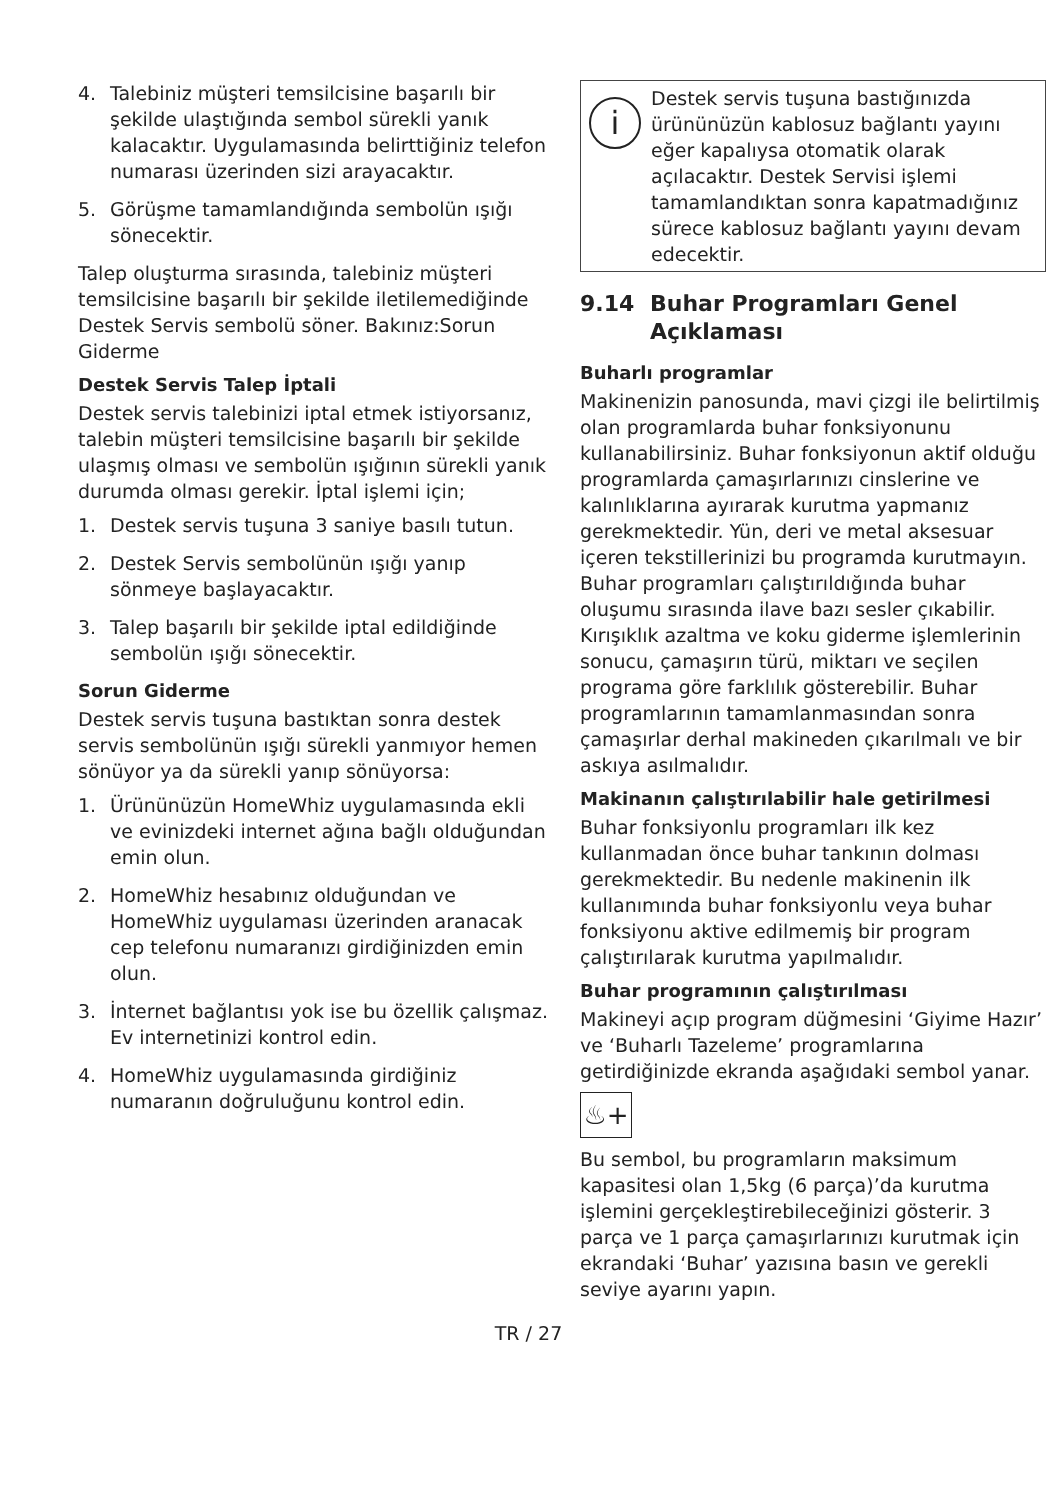4. Talebiniz müşteri temsilcisine başarılı bir şekilde ulaştığında sembol sürekli yanık kalacaktır. Uygulamasında belirttiğiniz telefon numarası üzerinden sizi arayacaktır.
5. Görüşme tamamlandığında sembolün ışığı sönecektir.
Talep oluşturma sırasında, talebiniz müşteri temsilcisine başarılı bir şekilde iletilemediğinde Destek Servis sembolü söner. Bakınız:Sorun Giderme
Destek Servis Talep İptali
Destek servis talebinizi iptal etmek istiyorsanız, talebin müşteri temsilcisine başarılı bir şekilde ulaşmış olması ve sembolün ışığının sürekli yanık durumda olması gerekir. İptal işlemi için;
1. Destek servis tuşuna 3 saniye basılı tutun.
2. Destek Servis sembolünün ışığı yanıp sönmeye başlayacaktır.
3. Talep başarılı bir şekilde iptal edildiğinde sembolün ışığı sönecektir.
Sorun Giderme
Destek servis tuşuna bastıktan sonra destek servis sembolünün ışığı sürekli yanmıyor hemen sönüyor ya da sürekli yanıp sönüyorsa:
1. Ürününüzün HomeWhiz uygulamasında ekli ve evinizdeki internet ağına bağlı olduğundan emin olun.
2. HomeWhiz hesabınız olduğundan ve HomeWhiz uygulaması üzerinden aranacak cep telefonu numaranızı girdiğinizden emin olun.
3. İnternet bağlantısı yok ise bu özellik çalışmaz. Ev internetinizi kontrol edin.
4. HomeWhiz uygulamasında girdiğiniz numaranın doğruluğunu kontrol edin.
i
Destek servis tuşuna bastığınızda ürününüzün kablosuz bağlantı yayını eğer kapalıysa otomatik olarak açılacaktır. Destek Servisi işlemi tamamlandıktan sonra kapatmadığınız sürece kablosuz bağlantı yayını devam edecektir.
9.14 Buhar Programları Genel Açıklaması
Buharlı programlar
Makinenizin panosunda, mavi çizgi ile belirtilmiş olan programlarda buhar fonksiyonunu kullanabilirsiniz. Buhar fonksiyonun aktif olduğu programlarda çamaşırlarınızı cinslerine ve kalınlıklarına ayırarak kurutma yapmanız gerekmektedir. Yün, deri ve metal aksesuar içeren tekstillerinizi bu programda kurutmayın. Buhar programları çalıştırıldığında buhar oluşumu sırasında ilave bazı sesler çıkabilir. Kırışıklık azaltma ve koku giderme işlemlerinin sonucu, çamaşırın türü, miktarı ve seçilen programa göre farklılık gösterebilir. Buhar programlarının tamamlanmasından sonra çamaşırlar derhal makineden çıkarılmalı ve bir askıya asılmalıdır.
Makinanın çalıştırılabilir hale getirilmesi
Buhar fonksiyonlu programları ilk kez kullanmadan önce buhar tankının dolması gerekmektedir. Bu nedenle makinenin ilk kullanımında buhar fonksiyonlu veya buhar fonksiyonu aktive edilmemiş bir program çalıştırılarak kurutma yapılmalıdır.
Buhar programının çalıştırılması
Makineyi açıp program düğmesini ‘Giyime Hazır’ ve ‘Buharlı Tazeleme’ programlarına getirdiğinizde ekranda aşağıdaki sembol yanar.
♨+
Bu sembol, bu programların maksimum kapasitesi olan 1,5kg (6 parça)’da kurutma işlemini gerçekleştirebileceğinizi gösterir. 3 parça ve 1 parça çamaşırlarınızı kurutmak için ekrandaki ‘Buhar’ yazısına basın ve gerekli seviye ayarını yapın.
TR / 27